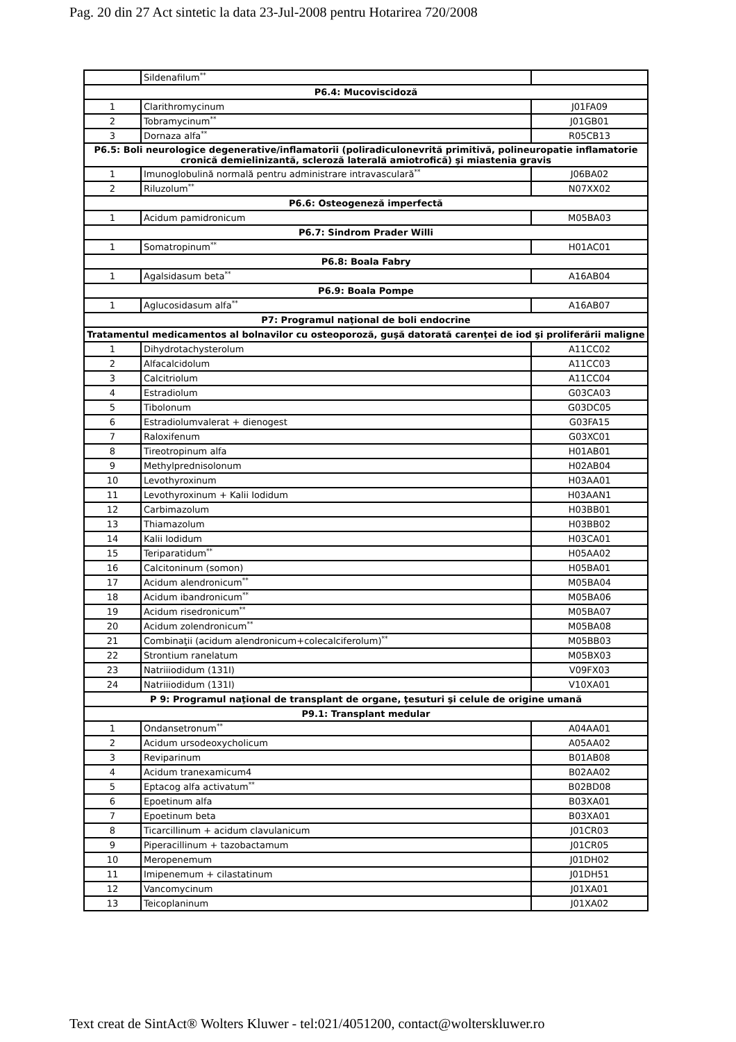Pag. 20 din 27 Act sintetic la data 23-Jul-2008 pentru Hotarirea 720/2008
| | Sildenafilum<sup>**</sup> | |
| P6.4: Mucoviscidoză | | |
| 1 | Clarithromycinum | J01FA09 |
| 2 | Tobramycinum<sup>**</sup> | J01GB01 |
| 3 | Dornaza alfa<sup>**</sup> | R05CB13 |
| P6.5: Boli neurologice degenerative/inflamatorii (poliradiculonevrită primitivă, polineuropatie inflamatorie cronică demielinizantă, scleroză laterală amiotrofică) şi miastenia gravis | | |
| 1 | Imunoglobulină normală pentru administrare intravasculară<sup>**</sup> | J06BA02 |
| 2 | Riluzolum<sup>**</sup> | N07XX02 |
| P6.6: Osteogeneză imperfectă | | |
| 1 | Acidum pamidronicum | M05BA03 |
| P6.7: Sindrom Prader Willi | | |
| 1 | Somatropinum<sup>**</sup> | H01AC01 |
| P6.8: Boala Fabry | | |
| 1 | Agalsidasum beta<sup>**</sup> | A16AB04 |
| P6.9: Boala Pompe | | |
| 1 | Aglucosidasum alfa<sup>**</sup> | A16AB07 |
| P7: Programul naţional de boli endocrine | | |
| Tratamentul medicamentos al bolnavilor cu osteoporoză, guşă datorată carenţei de iod şi proliferării maligne | | |
| 1 | Dihydrotachysterolum | A11CC02 |
| 2 | Alfacalcidolum | A11CC03 |
| 3 | Calcitriolum | A11CC04 |
| 4 | Estradiolum | G03CA03 |
| 5 | Tibolonum | G03DC05 |
| 6 | Estradiolumvalerat + dienogest | G03FA15 |
| 7 | Raloxifenum | G03XC01 |
| 8 | Tireotropinum alfa | H01AB01 |
| 9 | Methylprednisolonum | H02AB04 |
| 10 | Levothyroxinum | H03AA01 |
| 11 | Levothyroxinum + Kalii Iodidum | H03AAN1 |
| 12 | Carbimazolum | H03BB01 |
| 13 | Thiamazolum | H03BB02 |
| 14 | Kalii Iodidum | H03CA01 |
| 15 | Teriparatidum<sup>**</sup> | H05AA02 |
| 16 | Calcitoninum (somon) | H05BA01 |
| 17 | Acidum alendronicum<sup>**</sup> | M05BA04 |
| 18 | Acidum ibandronicum<sup>**</sup> | M05BA06 |
| 19 | Acidum risedronicum<sup>**</sup> | M05BA07 |
| 20 | Acidum zolendronicum<sup>**</sup> | M05BA08 |
| 21 | Combinaţii (acidum alendronicum+colecalciferolum)<sup>**</sup> | M05BB03 |
| 22 | Strontium ranelatum | M05BX03 |
| 23 | Natriiiodidum (131I) | V09FX03 |
| 24 | Natriiiodidum (131I) | V10XA01 |
| P 9: Programul naţional de transplant de organe, ţesuturi şi celule de origine umană | | |
| P9.1: Transplant medular | | |
| 1 | Ondansetronum<sup>**</sup> | A04AA01 |
| 2 | Acidum ursodeoxycholicum | A05AA02 |
| 3 | Reviparinum | B01AB08 |
| 4 | Acidum tranexamicum4 | B02AA02 |
| 5 | Eptacog alfa activatum<sup>**</sup> | B02BD08 |
| 6 | Epoetinum alfa | B03XA01 |
| 7 | Epoetinum beta | B03XA01 |
| 8 | Ticarcillinum + acidum clavulanicum | J01CR03 |
| 9 | Piperacillinum + tazobactamum | J01CR05 |
| 10 | Meropenemum | J01DH02 |
| 11 | Imipenemum + cilastatinum | J01DH51 |
| 12 | Vancomycinum | J01XA01 |
| 13 | Teicoplaninum | J01XA02 |
Text creat de SintAct® Wolters Kluwer - tel:021/4051200, contact@wolterskluwer.ro